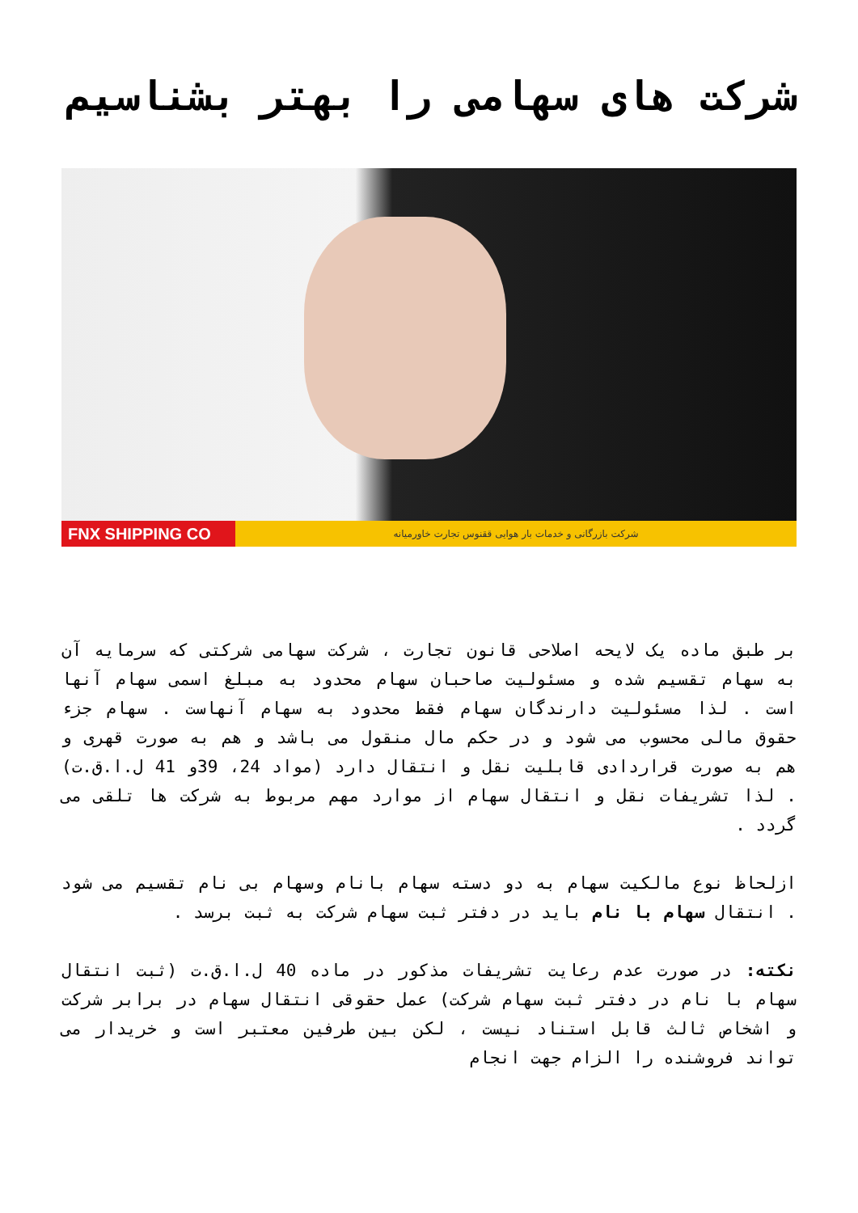شرکت های سهامی را بهتر بشناسیم
FNX SHIPPING CO
شرکت بازرگانی و خدمات بار هوایی ققنوس تجارت خاورمیانه
بر طبق ماده یک لایحه اصلاحی قانون تجارت ، شرکت سهامی شرکتی که سرمایه آن به سهام تقسیم شده و مسئولیت صاحبان سهام محدود به مبلغ اسمی سهام آنها است . لذا مسئولیت دارندگان سهام فقط محدود به سهام آنهاست . سهام جزء حقوق مالی محسوب می شود و در حکم مال منقول می باشد و هم به صورت قهری و هم به صورت قراردادی قابلیت نقل و انتقال دارد (مواد 24، 39و 41 ل.ا.ق.ت) . لذا تشریفات نقل و انتقال سهام از موارد مهم مربوط به شرکت ها تلقی می گردد .
ازلحاظ نوع مالکیت سهام به دو دسته سهام بانام وسهام بی نام تقسیم می شود . انتقال سهام با نام باید در دفتر ثبت سهام شرکت به ثبت برسد .
نکته: در صورت عدم رعایت تشریفات مذکور در ماده 40 ل.ا.ق.ت (ثبت انتقال سهام با نام در دفتر ثبت سهام شرکت) عمل حقوقی انتقال سهام در برابر شرکت و اشخاص ثالث قابل استناد نیست ، لکن بین طرفین معتبر است و خریدار می تواند فروشنده را الزام جهت انجام